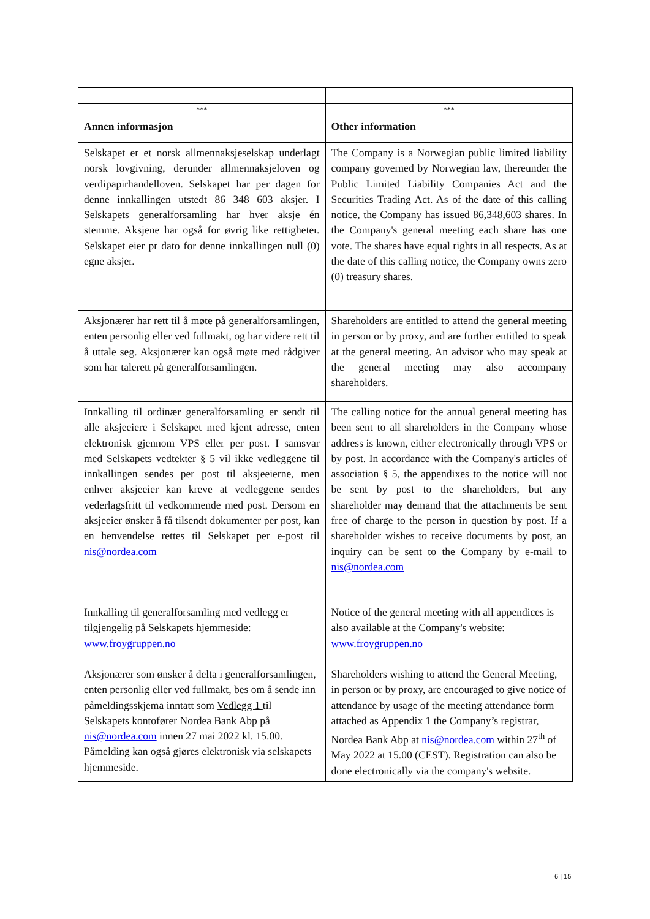| *** | *** |
| Annen informasjon | Other information |
| Selskapet er et norsk allmennaksjeselskap underlagt norsk lovgivning, derunder allmennaksjeloven og verdipapirhandelloven. Selskapet har per dagen for denne innkallingen utstedt 86 348 603 aksjer. I Selskapets generalforsamling har hver aksje én stemme. Aksjene har også for øvrig like rettigheter. Selskapet eier pr dato for denne innkallingen null (0) egne aksjer. | The Company is a Norwegian public limited liability company governed by Norwegian law, thereunder the Public Limited Liability Companies Act and the Securities Trading Act. As of the date of this calling notice, the Company has issued 86,348,603 shares. In the Company's general meeting each share has one vote. The shares have equal rights in all respects. As at the date of this calling notice, the Company owns zero (0) treasury shares. |
| Aksjonærer har rett til å møte på generalforsamlingen, enten personlig eller ved fullmakt, og har videre rett til å uttale seg. Aksjonærer kan også møte med rådgiver som har talerett på generalforsamlingen. | Shareholders are entitled to attend the general meeting in person or by proxy, and are further entitled to speak at the general meeting. An advisor who may speak at the general meeting may also accompany shareholders. |
| Innkalling til ordinær generalforsamling er sendt til alle aksjeeiere i Selskapet med kjent adresse, enten elektronisk gjennom VPS eller per post. I samsvar med Selskapets vedtekter § 5 vil ikke vedleggene til innkallingen sendes per post til aksjeeierne, men enhver aksjeeier kan kreve at vedleggene sendes vederlagsfritt til vedkommende med post. Dersom en aksjeeier ønsker å få tilsendt dokumenter per post, kan en henvendelse rettes til Selskapet per e-post til nis@nordea.com | The calling notice for the annual general meeting has been sent to all shareholders in the Company whose address is known, either electronically through VPS or by post. In accordance with the Company's articles of association § 5, the appendixes to the notice will not be sent by post to the shareholders, but any shareholder may demand that the attachments be sent free of charge to the person in question by post. If a shareholder wishes to receive documents by post, an inquiry can be sent to the Company by e-mail to nis@nordea.com |
| Innkalling til generalforsamling med vedlegg er tilgjengelig på Selskapets hjemmeside: www.froygruppen.no | Notice of the general meeting with all appendices is also available at the Company's website: www.froygruppen.no |
| Aksjonærer som ønsker å delta i generalforsamlingen, enten personlig eller ved fullmakt, bes om å sende inn påmeldingsskjema inntatt som Vedlegg 1 til Selskapets kontofører Nordea Bank Abp på nis@nordea.com innen 27 mai 2022 kl. 15.00. Påmelding kan også gjøres elektronisk via selskapets hjemmeside. | Shareholders wishing to attend the General Meeting, in person or by proxy, are encouraged to give notice of attendance by usage of the meeting attendance form attached as Appendix 1 the Company’s registrar, Nordea Bank Abp at nis@nordea.com within 27<sup>th</sup> of May 2022 at 15.00 (CEST). Registration can also be done electronically via the company's website. |
6 | 15